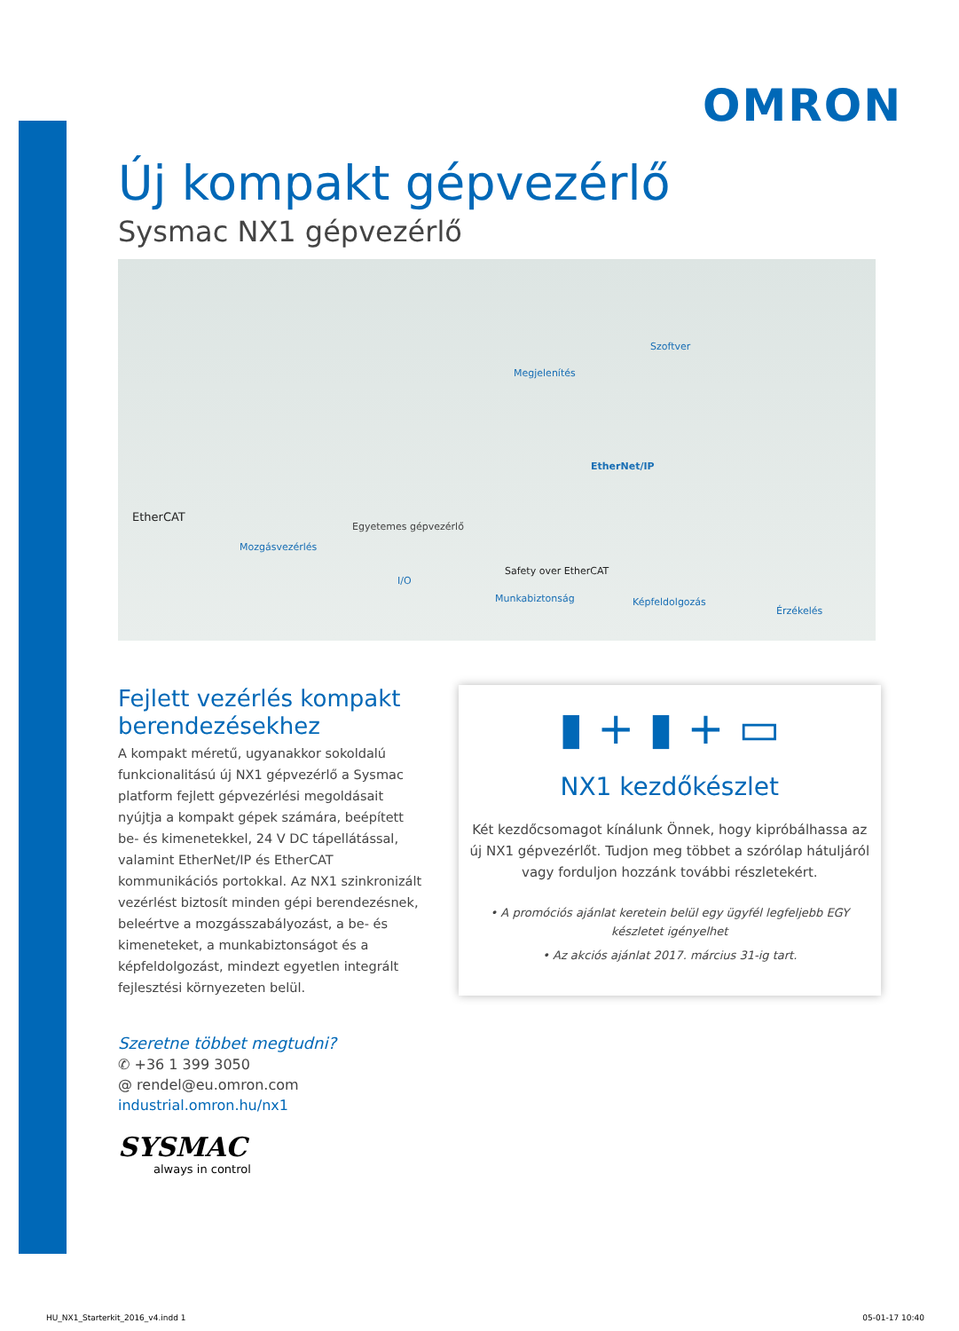OMRON
Új kompakt gépvezérlő
Sysmac NX1 gépvezérlő
Szoftver
Megjelenítés
EtherNet/IP
EtherCAT
Egyetemes gépvezérlő
Mozgásvezérlés
I/O
Safety over EtherCAT
Munkabiztonság Képfeldolgozás
Érzékelés
Fejlett vezérlés kompakt berendezésekhez
A kompakt méretű, ugyanakkor sokoldalú funkcionalitású új NX1 gépvezérlő a Sysmac platform fejlett gépvezérlési megoldásait nyújtja a kompakt gépek számára, beépített be- és kimenetekkel, 24 V DC tápellátással, valamint EtherNet/IP és EtherCAT kommunikációs portokkal. Az NX1 szinkronizált vezérlést biztosít minden gépi berendezésnek, beleértve a mozgásszabályozást, a be- és kimeneteket, a munkabiztonságot és a képfeldolgozást, mindezt egyetlen integrált fejlesztési környezeten belül.
Szeretne többet megtudni?
✆ +36 1 399 3050
@ rendel@eu.omron.com
industrial.omron.hu/nx1
SYSMAC
always in control
▮ + ▮ + ▭
NX1 kezdőkészlet
Két kezdőcsomagot kínálunk Önnek, hogy kipróbálhassa az új NX1 gépvezérlőt. Tudjon meg többet a szórólap hátuljáról vagy forduljon hozzánk további részletekért.
• A promóciós ajánlat keretein belül egy ügyfél legfeljebb EGY készletet igényelhet
• Az akciós ajánlat 2017. március 31-ig tart.
HU_NX1_Starterkit_2016_v4.indd 1 05-01-17 10:40